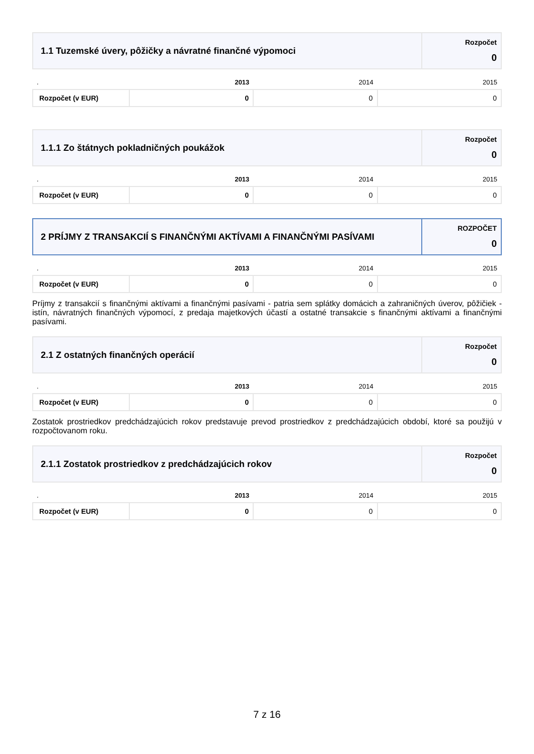| 1.1 Tuzemské úvery, pôžičky a návratné finančné výpomoci | Rozpočet 0 |
| . | 2013 | 2014 | 2015 |
| Rozpočet (v EUR) | 0 | 0 | 0 |
| 1.1.1 Zo štátnych pokladničných poukážok | Rozpočet 0 |
| . | 2013 | 2014 | 2015 |
| Rozpočet (v EUR) | 0 | 0 | 0 |
| 2 PRÍJMY Z TRANSAKCIÍ S FINANČNÝMI AKTÍVAMI A FINANČNÝMI PASÍVAMI | ROZPOČET 0 |
| . | 2013 | 2014 | 2015 |
| Rozpočet (v EUR) | 0 | 0 | 0 |
Príjmy z transakcií s finančnými aktívami a finančnými pasívami - patria sem splátky domácich a zahraničných úverov, pôžičiek - istín, návratných finančných výpomocí, z predaja majetkových účastí a ostatné transakcie s finančnými aktívami a finančnými pasívami.
| 2.1 Z ostatných finančných operácií | Rozpočet 0 |
| . | 2013 | 2014 | 2015 |
| Rozpočet (v EUR) | 0 | 0 | 0 |
Zostatok prostriedkov predchádzajúcich rokov predstavuje prevod prostriedkov z predchádzajúcich období, ktoré sa použijú v rozpočtovanom roku.
| 2.1.1 Zostatok prostriedkov z predchádzajúcich rokov | Rozpočet 0 |
| . | 2013 | 2014 | 2015 |
| Rozpočet (v EUR) | 0 | 0 | 0 |
7 z 16